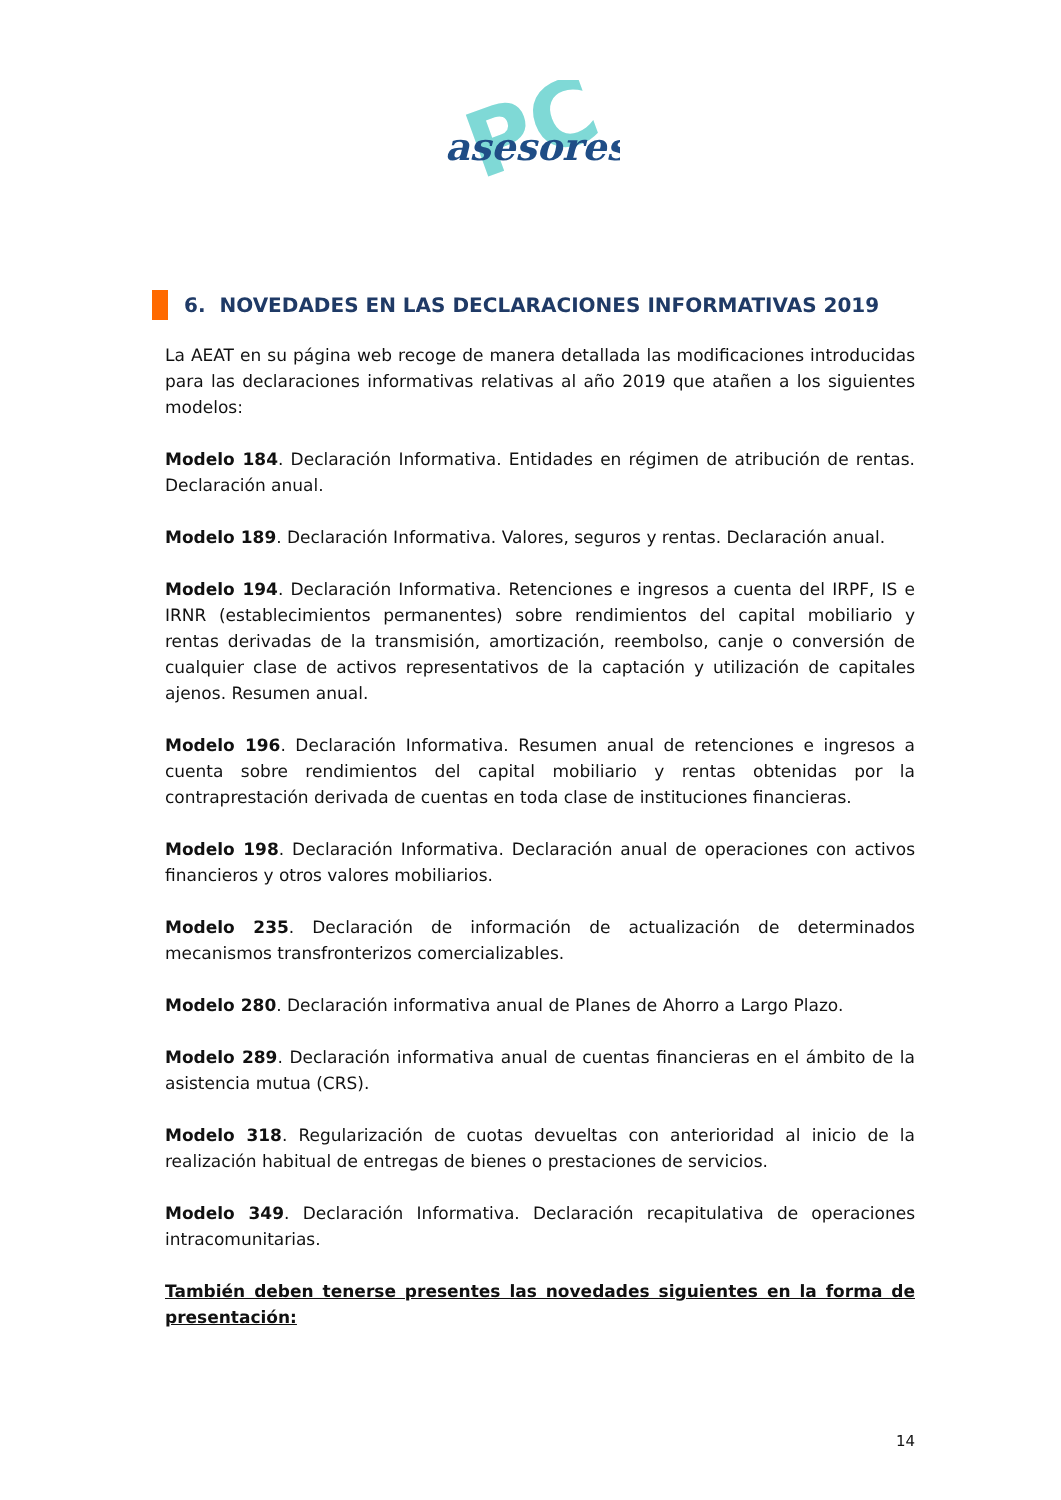PC
asesores
6. NOVEDADES EN LAS DECLARACIONES INFORMATIVAS 2019
La AEAT en su página web recoge de manera detallada las modificaciones introducidas para las declaraciones informativas relativas al año 2019 que atañen a los siguientes modelos:
Modelo 184. Declaración Informativa. Entidades en régimen de atribución de rentas. Declaración anual.
Modelo 189. Declaración Informativa. Valores, seguros y rentas. Declaración anual.
Modelo 194. Declaración Informativa. Retenciones e ingresos a cuenta del IRPF, IS e IRNR (establecimientos permanentes) sobre rendimientos del capital mobiliario y rentas derivadas de la transmisión, amortización, reembolso, canje o conversión de cualquier clase de activos representativos de la captación y utilización de capitales ajenos. Resumen anual.
Modelo 196. Declaración Informativa. Resumen anual de retenciones e ingresos a cuenta sobre rendimientos del capital mobiliario y rentas obtenidas por la contraprestación derivada de cuentas en toda clase de instituciones financieras.
Modelo 198. Declaración Informativa. Declaración anual de operaciones con activos financieros y otros valores mobiliarios.
Modelo 235. Declaración de información de actualización de determinados mecanismos transfronterizos comercializables.
Modelo 280. Declaración informativa anual de Planes de Ahorro a Largo Plazo.
Modelo 289. Declaración informativa anual de cuentas financieras en el ámbito de la asistencia mutua (CRS).
Modelo 318. Regularización de cuotas devueltas con anterioridad al inicio de la realización habitual de entregas de bienes o prestaciones de servicios.
Modelo 349. Declaración Informativa. Declaración recapitulativa de operaciones intracomunitarias.
También deben tenerse presentes las novedades siguientes en la forma de presentación:
14